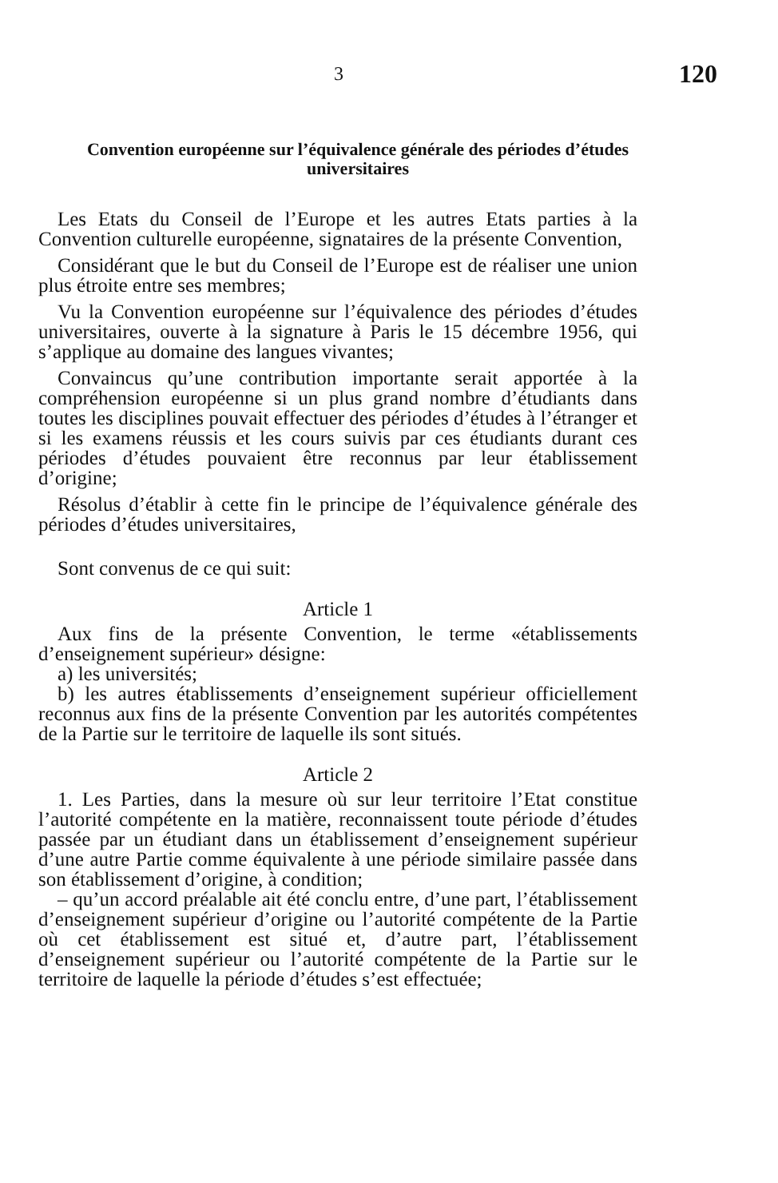3 120
Convention européenne sur l’équivalence générale des périodes d’études universitaires
Les Etats du Conseil de l’Europe et les autres Etats parties à la Convention culturelle européenne, signataires de la présente Convention,
Considérant que le but du Conseil de l’Europe est de réaliser une union plus étroite entre ses membres;
Vu la Convention européenne sur l’équivalence des périodes d’études universitaires, ouverte à la signature à Paris le 15 décembre 1956, qui s’applique au domaine des langues vivantes;
Convaincus qu’une contribution importante serait apportée à la compréhension européenne si un plus grand nombre d’étudiants dans toutes les disciplines pouvait effectuer des périodes d’études à l’étranger et si les examens réussis et les cours suivis par ces étudiants durant ces périodes d’études pouvaient être reconnus par leur établissement d’origine;
Résolus d’établir à cette fin le principe de l’équivalence générale des périodes d’études universitaires,
Sont convenus de ce qui suit:
Article 1
Aux fins de la présente Convention, le terme «établissements d’enseignement supérieur» désigne:
a) les universités;
b) les autres établissements d’enseignement supérieur officiellement reconnus aux fins de la présente Convention par les autorités compétentes de la Partie sur le territoire de laquelle ils sont situés.
Article 2
1. Les Parties, dans la mesure où sur leur territoire l’Etat constitue l’autorité compétente en la matière, reconnaissent toute période d’études passée par un étudiant dans un établissement d’enseignement supérieur d’une autre Partie comme équivalente à une période similaire passée dans son établissement d’origine, à condition;
– qu’un accord préalable ait été conclu entre, d’une part, l’établissement d’enseignement supérieur d’origine ou l’autorité compétente de la Partie où cet établissement est situé et, d’autre part, l’établissement d’enseignement supérieur ou l’autorité compétente de la Partie sur le territoire de laquelle la période d’études s’est effectuée;